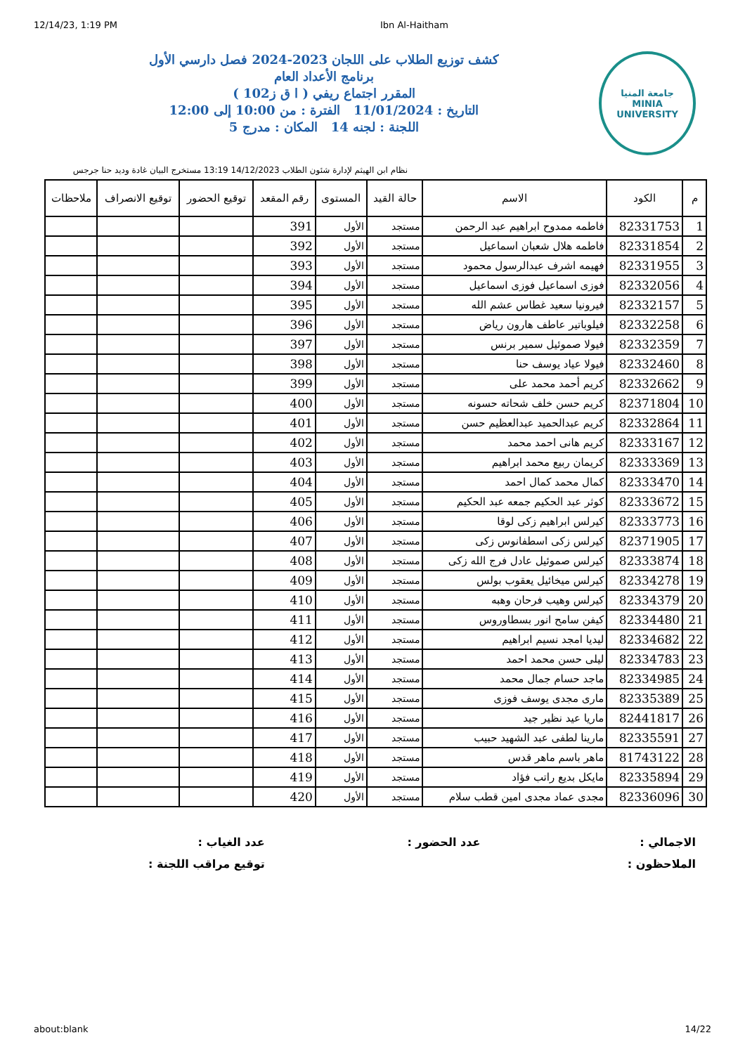12/14/23, 1:19 PM Ibn Al-Haitham
جامعة المنيا
MINIA UNIVERSITY
كشف توزيع الطلاب على اللجان 2023-2024 فصل دارسي الأول
برنامج الأعداد العام
المقرر اجتماع ريفي ( ا ق ز102 )
التاريخ : 11/01/2024 الفترة : من 10:00 إلى 12:00
اللجنة : لجنه 14 المكان : مدرج 5
نظام ابن الهيثم لإدارة شئون الطلاب 14/12/2023 13:19 مستخرج البيان غادة وديد حنا جرجس
| م | الكود | الاسم | حالة القيد | المستوى | رقم المقعد | توقيع الحضور | توقيع الانصراف | ملاحظات |
| --- | --- | --- | --- | --- | --- | --- | --- | --- |
| 1 | 82331753 | فاطمه ممدوح ابراهيم عبد الرحمن | مستجد | الأول | 391 | | | |
| 2 | 82331854 | فاطمه هلال شعبان اسماعيل | مستجد | الأول | 392 | | | |
| 3 | 82331955 | فهيمه اشرف عبدالرسول محمود | مستجد | الأول | 393 | | | |
| 4 | 82332056 | فوزى اسماعيل فوزى اسماعيل | مستجد | الأول | 394 | | | |
| 5 | 82332157 | فيرونيا سعيد غطاس عشم الله | مستجد | الأول | 395 | | | |
| 6 | 82332258 | فيلوباتير عاطف هارون رياض | مستجد | الأول | 396 | | | |
| 7 | 82332359 | فيولا صموئيل سمير برنس | مستجد | الأول | 397 | | | |
| 8 | 82332460 | فيولا عياد يوسف حنا | مستجد | الأول | 398 | | | |
| 9 | 82332662 | كريم أحمد محمد على | مستجد | الأول | 399 | | | |
| 10 | 82371804 | كريم حسن خلف شحاته حسونه | مستجد | الأول | 400 | | | |
| 11 | 82332864 | كريم عبدالحميد عبدالعظيم حسن | مستجد | الأول | 401 | | | |
| 12 | 82333167 | كريم هانى احمد محمد | مستجد | الأول | 402 | | | |
| 13 | 82333369 | كريمان ربيع محمد ابراهيم | مستجد | الأول | 403 | | | |
| 14 | 82333470 | كمال محمد كمال احمد | مستجد | الأول | 404 | | | |
| 15 | 82333672 | كوثر عبد الحكيم جمعه عبد الحكيم | مستجد | الأول | 405 | | | |
| 16 | 82333773 | كيرلس ابراهيم زكى لوقا | مستجد | الأول | 406 | | | |
| 17 | 82371905 | كيرلس زكى اسطفانوس زكى | مستجد | الأول | 407 | | | |
| 18 | 82333874 | كيرلس صموئيل عادل فرج الله زكى | مستجد | الأول | 408 | | | |
| 19 | 82334278 | كيرلس ميخائيل يعقوب بولس | مستجد | الأول | 409 | | | |
| 20 | 82334379 | كيرلس وهيب فرحان وهبه | مستجد | الأول | 410 | | | |
| 21 | 82334480 | كيفن سامح انور بسطاوروس | مستجد | الأول | 411 | | | |
| 22 | 82334682 | ليديا امجد نسيم ابراهيم | مستجد | الأول | 412 | | | |
| 23 | 82334783 | ليلى حسن محمد احمد | مستجد | الأول | 413 | | | |
| 24 | 82334985 | ماجد حسام جمال محمد | مستجد | الأول | 414 | | | |
| 25 | 82335389 | مارى مجدى يوسف فوزى | مستجد | الأول | 415 | | | |
| 26 | 82441817 | ماريا عيد نظير جيد | مستجد | الأول | 416 | | | |
| 27 | 82335591 | مارينا لطفى عبد الشهيد حبيب | مستجد | الأول | 417 | | | |
| 28 | 81743122 | ماهر باسم ماهر قدس | مستجد | الأول | 418 | | | |
| 29 | 82335894 | مايكل بديع راتب فؤاد | مستجد | الأول | 419 | | | |
| 30 | 82336096 | مجدى عماد مجدى امين قطب سلام | مستجد | الأول | 420 | | | |
الاجمالي :
عدد الحضور :
عدد الغياب :
الملاحظون :
توقيع مراقب اللجنة :
about:blank 14/22